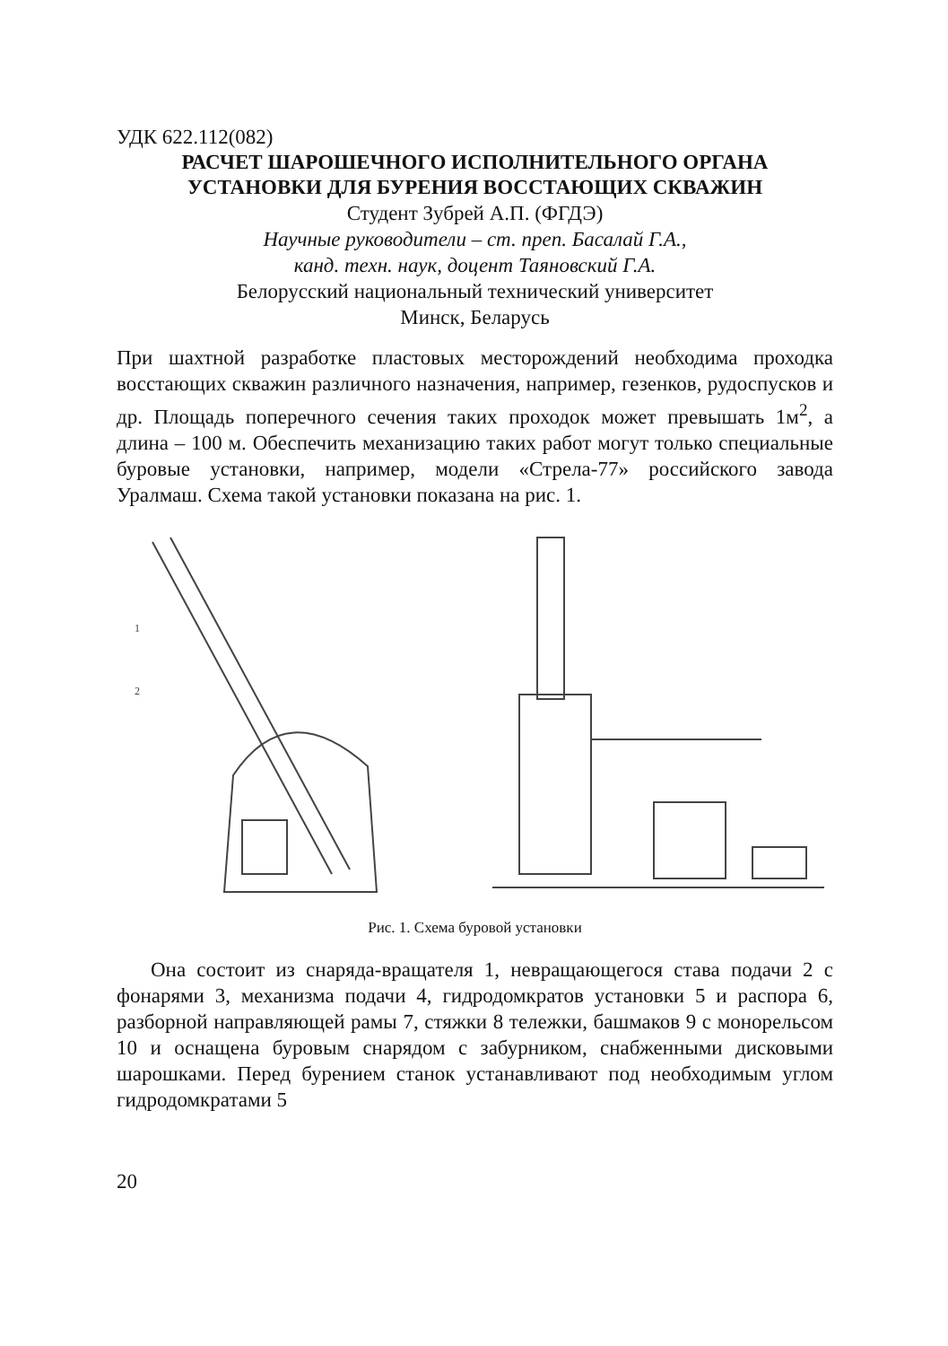УДК 622.112(082)
РАСЧЕТ ШАРОШЕЧНОГО ИСПОЛНИТЕЛЬНОГО ОРГАНА
УСТАНОВКИ ДЛЯ БУРЕНИЯ ВОССТАЮЩИХ СКВАЖИН
Студент Зубрей А.П. (ФГДЭ)
Научные руководители – ст. преп. Басалай Г.А.,
канд. техн. наук, доцент Таяновский Г.А.
Белорусский национальный технический университет
Минск, Беларусь
При шахтной разработке пластовых месторождений необходима проходка восстающих скважин различного назначения, например, гезенков, рудоспусков и др. Площадь поперечного сечения таких проходок может превышать 1м<sup>2</sup>, а длина – 100 м. Обеспечить механизацию таких работ могут только специальные буровые установки, например, модели «Стрела-77» российского завода Уралмаш. Схема такой установки показана на рис. 1.
1
2
Рис. 1. Схема буровой установки
Она состоит из снаряда-вращателя 1, невращающегося става подачи 2 с фонарями 3, механизма подачи 4, гидродомкратов установки 5 и распора 6, разборной направляющей рамы 7, стяжки 8 тележки, башмаков 9 с монорельсом 10 и оснащена буровым снарядом с забурником, снабженными дисковыми шарошками. Перед бурением станок устанавливают под необходимым углом гидродомкратами 5
20